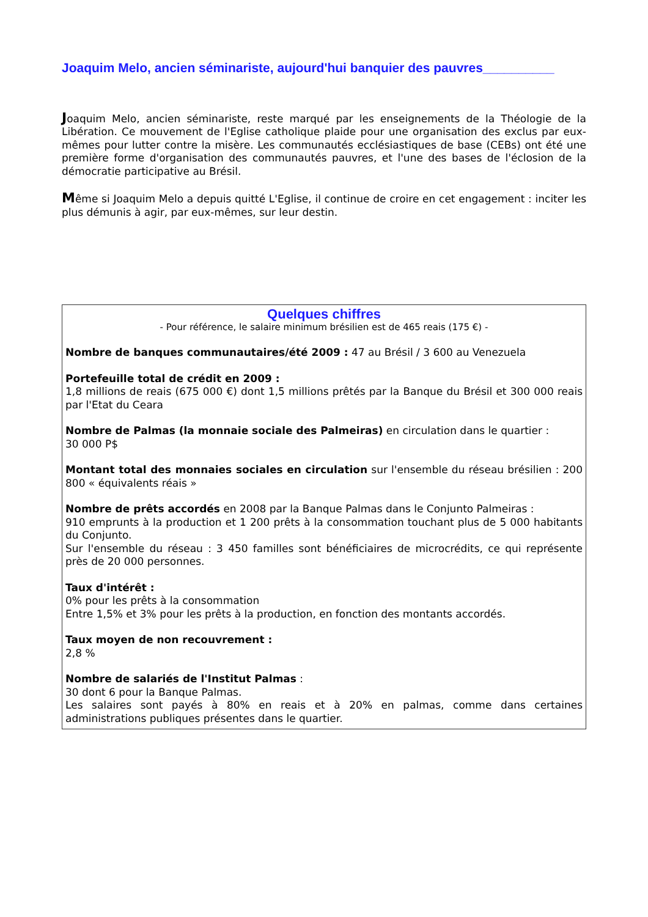Joaquim Melo, ancien séminariste, aujourd'hui banquier des pauvres__________
Joaquim Melo, ancien séminariste, reste marqué par les enseignements de la Théologie de la Libération. Ce mouvement de l'Eglise catholique plaide pour une organisation des exclus par eux-mêmes pour lutter contre la misère. Les communautés ecclésiastiques de base (CEBs) ont été une première forme d'organisation des communautés pauvres, et l'une des bases de l'éclosion de la démocratie participative au Brésil.
Même si Joaquim Melo a depuis quitté L'Eglise, il continue de croire en cet engagement : inciter les plus démunis à agir, par eux-mêmes, sur leur destin.
Quelques chiffres
- Pour référence, le salaire minimum brésilien est de 465 reais (175 €) -
Nombre de banques communautaires/été 2009 : 47 au Brésil / 3 600 au Venezuela
Portefeuille total de crédit en 2009 :
1,8 millions de reais (675 000 €) dont 1,5 millions prêtés par la Banque du Brésil et 300 000 reais par l'Etat du Ceara
Nombre de Palmas (la monnaie sociale des Palmeiras) en circulation dans le quartier :
30 000 P$
Montant total des monnaies sociales en circulation sur l'ensemble du réseau brésilien : 200 800 « équivalents réais »
Nombre de prêts accordés en 2008 par la Banque Palmas dans le Conjunto Palmeiras :
910 emprunts à la production et 1 200 prêts à la consommation touchant plus de 5 000 habitants du Conjunto.
Sur l'ensemble du réseau : 3 450 familles sont bénéficiaires de microcrédits, ce qui représente près de 20 000 personnes.
Taux d'intérêt :
0% pour les prêts à la consommation
Entre 1,5% et 3% pour les prêts à la production, en fonction des montants accordés.
Taux moyen de non recouvrement :
2,8 %
Nombre de salariés de l'Institut Palmas :
30 dont 6 pour la Banque Palmas.
Les salaires sont payés à 80% en reais et à 20% en palmas, comme dans certaines administrations publiques présentes dans le quartier.